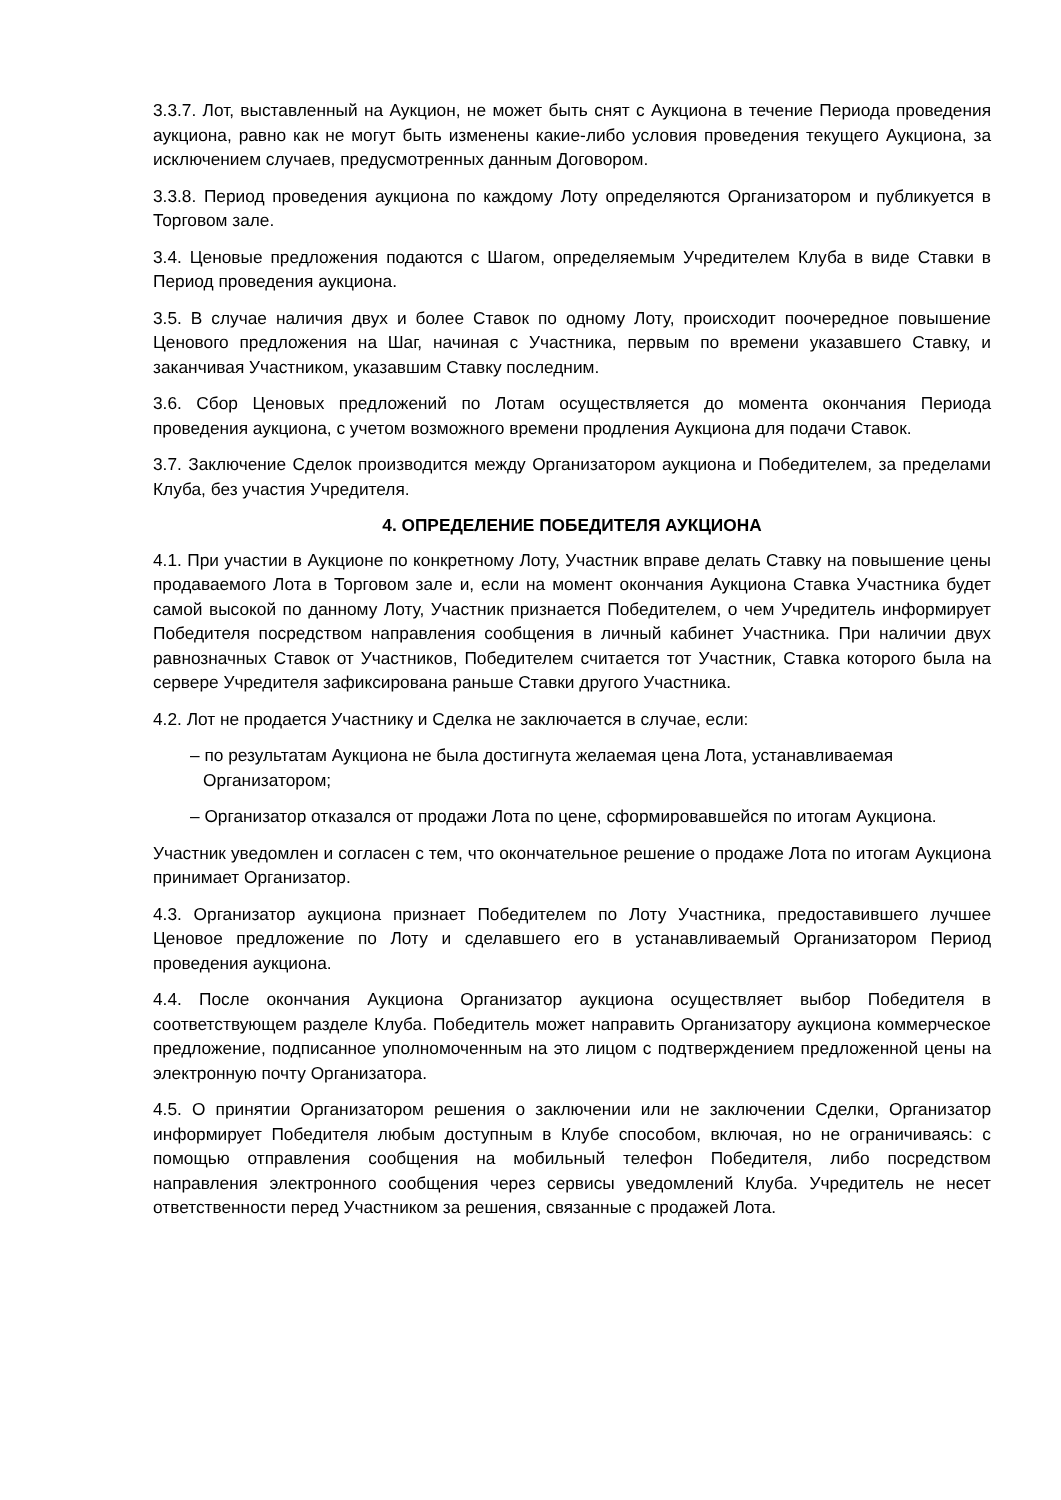3.3.7. Лот, выставленный на Аукцион, не может быть снят с Аукциона в течение Периода проведения аукциона, равно как не могут быть изменены какие-либо условия проведения текущего Аукциона, за исключением случаев, предусмотренных данным Договором.
3.3.8. Период проведения аукциона по каждому Лоту определяются Организатором и публикуется в Торговом зале.
3.4. Ценовые предложения подаются с Шагом, определяемым Учредителем Клуба в виде Ставки в Период проведения аукциона.
3.5. В случае наличия двух и более Ставок по одному Лоту, происходит поочередное повышение Ценового предложения на Шаг, начиная с Участника, первым по времени указавшего Ставку, и заканчивая Участником, указавшим Ставку последним.
3.6. Сбор Ценовых предложений по Лотам осуществляется до момента окончания Периода проведения аукциона, с учетом возможного времени продления Аукциона для подачи Ставок.
3.7. Заключение Сделок производится между Организатором аукциона и Победителем, за пределами Клуба, без участия Учредителя.
4. ОПРЕДЕЛЕНИЕ ПОБЕДИТЕЛЯ АУКЦИОНА
4.1. При участии в Аукционе по конкретному Лоту, Участник вправе делать Ставку на повышение цены продаваемого Лота в Торговом зале и, если на момент окончания Аукциона Ставка Участника будет самой высокой по данному Лоту, Участник признается Победителем, о чем Учредитель информирует Победителя посредством направления сообщения в личный кабинет Участника. При наличии двух равнозначных Ставок от Участников, Победителем считается тот Участник, Ставка которого была на сервере Учредителя зафиксирована раньше Ставки другого Участника.
4.2. Лот не продается Участнику и Сделка не заключается в случае, если:
– по результатам Аукциона не была достигнута желаемая цена Лота, устанавливаемая Организатором;
– Организатор отказался от продажи Лота по цене, сформировавшейся по итогам Аукциона.
Участник уведомлен и согласен с тем, что окончательное решение о продаже Лота по итогам Аукциона принимает Организатор.
4.3. Организатор аукциона признает Победителем по Лоту Участника, предоставившего лучшее Ценовое предложение по Лоту и сделавшего его в устанавливаемый Организатором Период проведения аукциона.
4.4. После окончания Аукциона Организатор аукциона осуществляет выбор Победителя в соответствующем разделе Клуба. Победитель может направить Организатору аукциона коммерческое предложение, подписанное уполномоченным на это лицом с подтверждением предложенной цены на электронную почту Организатора.
4.5. О принятии Организатором решения о заключении или не заключении Сделки, Организатор информирует Победителя любым доступным в Клубе способом, включая, но не ограничиваясь: с помощью отправления сообщения на мобильный телефон Победителя, либо посредством направления электронного сообщения через сервисы уведомлений Клуба. Учредитель не несет ответственности перед Участником за решения, связанные с продажей Лота.